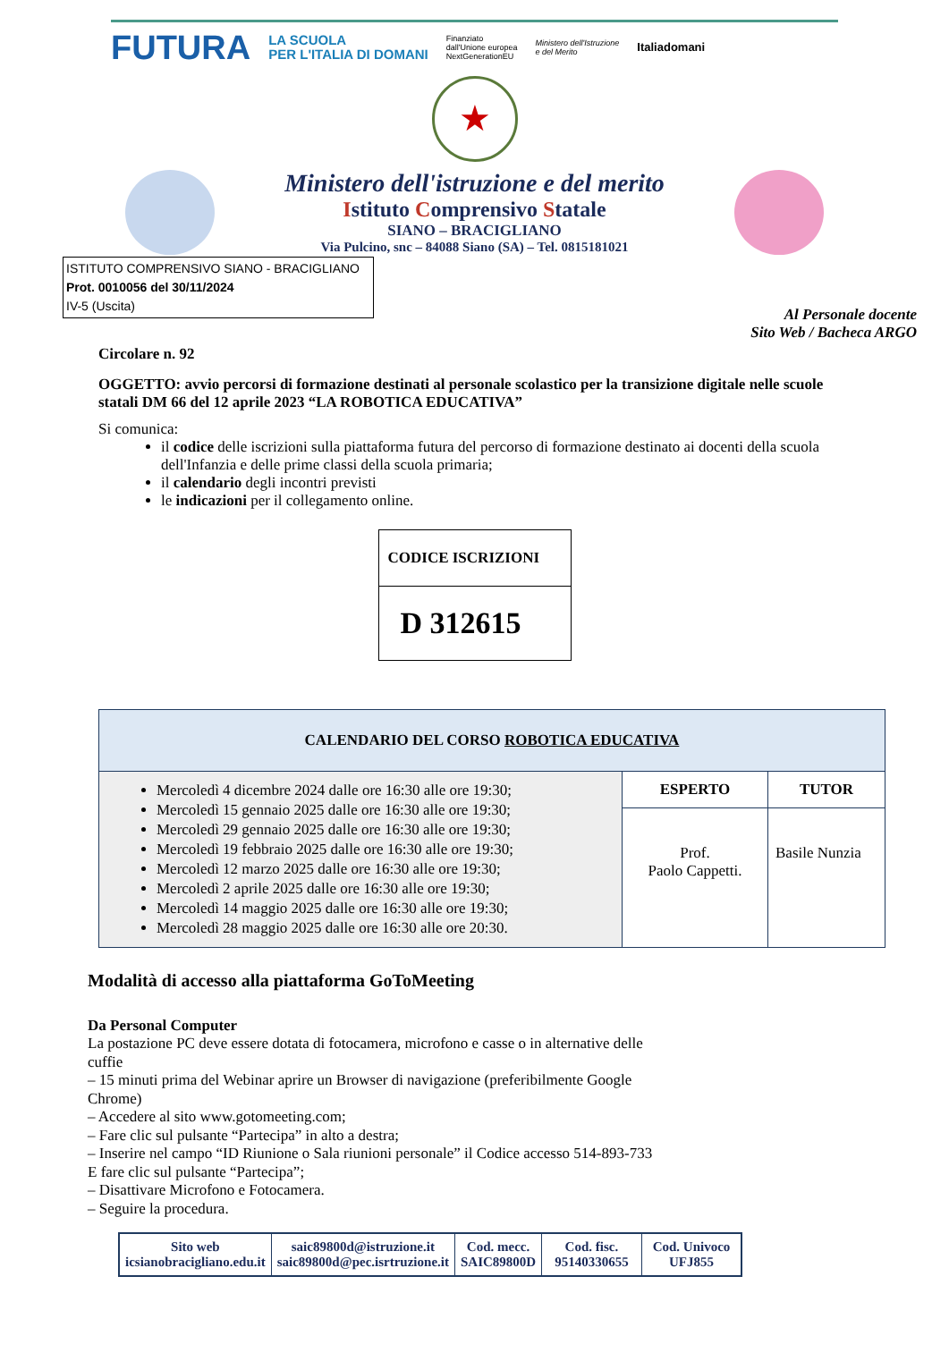FUTURA LA SCUOLA
PER L'ITALIA DI DOMANI Finanziato
dall'Unione europea
NextGenerationEU Ministero dell'Istruzione
e del Merito Italiadomani
★
Ministero dell'istruzione e del merito
Istituto Comprensivo Statale
SIANO – BRACIGLIANO
Via Pulcino, snc – 84088 Siano (SA) – Tel. 0815181021
ISTITUTO COMPRENSIVO SIANO - BRACIGLIANO
Prot. 0010056 del 30/11/2024
IV-5 (Uscita)
Al Personale docente
Sito Web / Bacheca ARGO
Circolare n. 92
OGGETTO: avvio percorsi di formazione destinati al personale scolastico per la transizione digitale nelle scuole statali DM 66 del 12 aprile 2023 “LA ROBOTICA EDUCATIVA”
Si comunica:
il codice delle iscrizioni sulla piattaforma futura del percorso di formazione destinato ai docenti della scuola dell'Infanzia e delle prime classi della scuola primaria;
il calendario degli incontri previsti
le indicazioni per il collegamento online.
| CODICE ISCRIZIONI |
| D 312615 |
| CALENDARIO DEL CORSO ROBOTICA EDUCATIVA | | |
| --- | --- | --- |
| Mercoledì 4 dicembre 2024 dalle ore 16:30 alle ore 19:30; Mercoledì 15 gennaio 2025 dalle ore 16:30 alle ore 19:30; Mercoledì 29 gennaio 2025 dalle ore 16:30 alle ore 19:30; Mercoledì 19 febbraio 2025 dalle ore 16:30 alle ore 19:30; Mercoledì 12 marzo 2025 dalle ore 16:30 alle ore 19:30; Mercoledì 2 aprile 2025 dalle ore 16:30 alle ore 19:30; Mercoledì 14 maggio 2025 dalle ore 16:30 alle ore 19:30; Mercoledì 28 maggio 2025 dalle ore 16:30 alle ore 20:30. | ESPERTO | TUTOR |
| | Prof. Paolo Cappetti. | Basile Nunzia |
Modalità di accesso alla piattaforma GoToMeeting
Da Personal Computer
La postazione PC deve essere dotata di fotocamera, microfono e casse o in alternative delle cuffie
– 15 minuti prima del Webinar aprire un Browser di navigazione (preferibilmente Google Chrome)
– Accedere al sito www.gotomeeting.com;
– Fare clic sul pulsante “Partecipa” in alto a destra;
– Inserire nel campo “ID Riunione o Sala riunioni personale” il Codice accesso 514-893-733
E fare clic sul pulsante “Partecipa”;
– Disattivare Microfono e Fotocamera.
– Seguire la procedura.
| Sito web icsianobracigliano.edu.it | saic89800d@istruzione.it saic89800d@pec.isrtruzione.it | Cod. mecc. SAIC89800D | Cod. fisc. 95140330655 | Cod. Univoco UFJ855 |